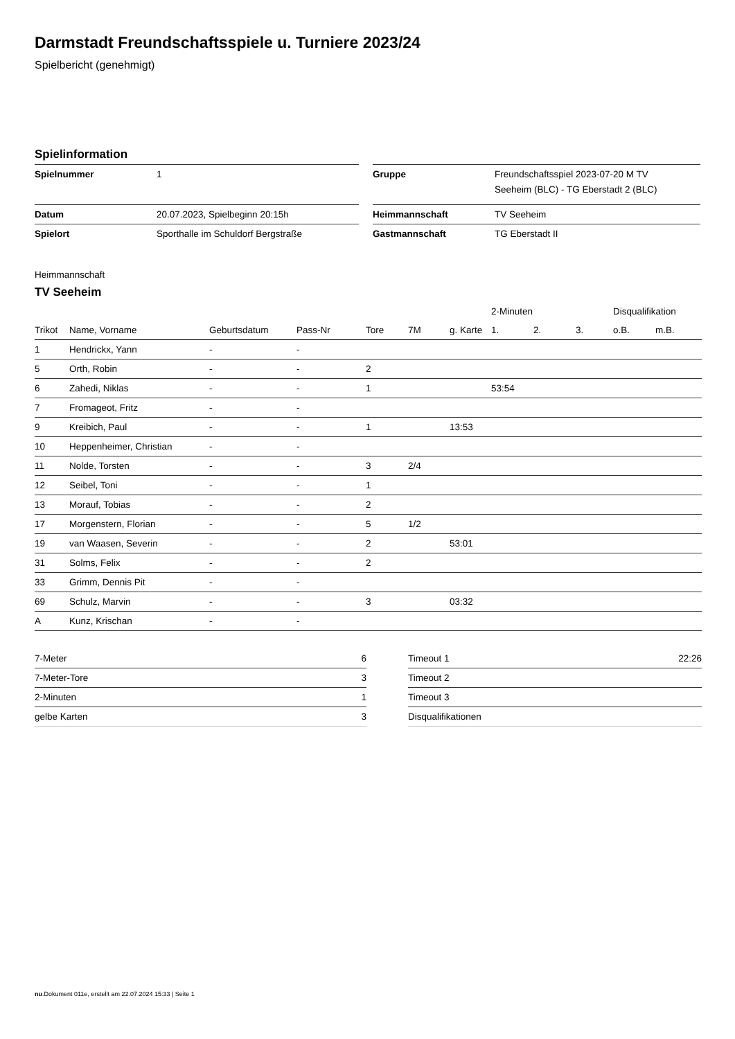Darmstadt Freundschaftsspiele u. Turniere 2023/24
Spielbericht (genehmigt)
Spielinformation
| Spielnummer | 1 | | Gruppe | Freundschaftsspiel 2023-07-20 M TV Seeheim (BLC) - TG Eberstadt 2 (BLC) |
| Datum | 20.07.2023, Spielbeginn 20:15h | | Heimmannschaft | TV Seeheim |
| Spielort | Sporthalle im Schuldorf Bergstraße | | Gastmannschaft | TG Eberstadt II |
Heimmannschaft
TV Seeheim
| | | | | | | | 2-Minuten | | | Disqualifikation | |
| --- | --- | --- | --- | --- | --- | --- | --- | --- | --- | --- | --- |
| Trikot | Name, Vorname | Geburtsdatum | Pass-Nr | Tore | 7M | g. Karte | 1. | 2. | 3. | o.B. | m.B. |
| 1 | Hendrickx, Yann | - | - | | | | | | | | |
| 5 | Orth, Robin | - | - | 2 | | | | | | | |
| 6 | Zahedi, Niklas | - | - | 1 | | | 53:54 | | | | |
| 7 | Fromageot, Fritz | - | - | | | | | | | | |
| 9 | Kreibich, Paul | - | - | 1 | | 13:53 | | | | | |
| 10 | Heppenheimer, Christian | - | - | | | | | | | | |
| 11 | Nolde, Torsten | - | - | 3 | 2/4 | | | | | | |
| 12 | Seibel, Toni | - | - | 1 | | | | | | | |
| 13 | Morauf, Tobias | - | - | 2 | | | | | | | |
| 17 | Morgenstern, Florian | - | - | 5 | 1/2 | | | | | | |
| 19 | van Waasen, Severin | - | - | 2 | | 53:01 | | | | | |
| 31 | Solms, Felix | - | - | 2 | | | | | | | |
| 33 | Grimm, Dennis Pit | - | - | | | | | | | | |
| 69 | Schulz, Marvin | - | - | 3 | | 03:32 | | | | | |
| A | Kunz, Krischan | - | - | | | | | | | | |
| 7-Meter | 6 |
| 7-Meter-Tore | 3 |
| 2-Minuten | 1 |
| gelbe Karten | 3 |
| Timeout 1 | 22:26 |
| Timeout 2 | |
| Timeout 3 | |
| Disqualifikationen | |
nu.Dokument 011e, erstellt am 22.07.2024 15:33 | Seite 1